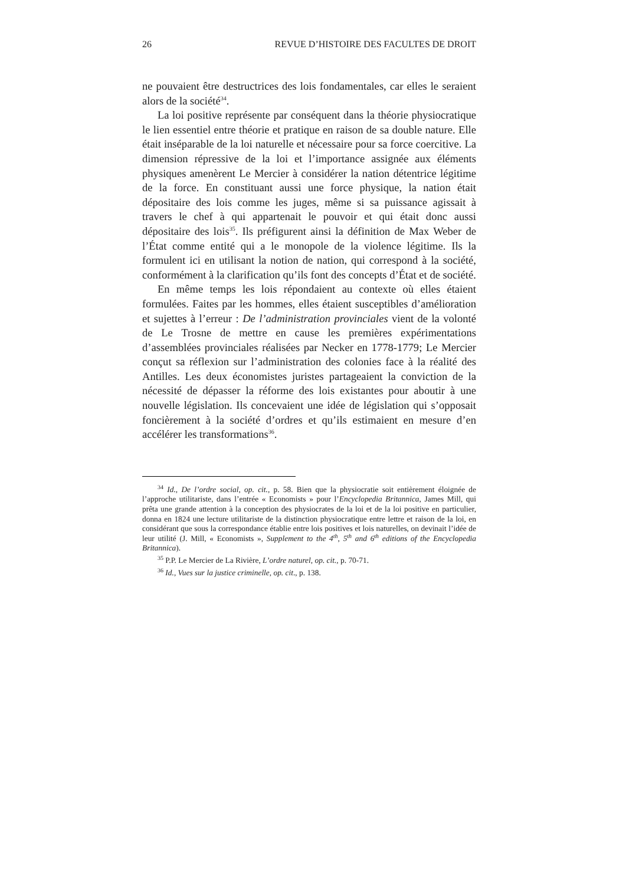26 REVUE D’HISTOIRE DES FACULTES DE DROIT
ne pouvaient être destructrices des lois fondamentales, car elles le seraient alors de la société<sup>34</sup>.
La loi positive représente par conséquent dans la théorie physiocratique le lien essentiel entre théorie et pratique en raison de sa double nature. Elle était inséparable de la loi naturelle et nécessaire pour sa force coercitive. La dimension répressive de la loi et l’importance assignée aux éléments physiques amenèrent Le Mercier à considérer la nation détentrice légitime de la force. En constituant aussi une force physique, la nation était dépositaire des lois comme les juges, même si sa puissance agissait à travers le chef à qui appartenait le pouvoir et qui était donc aussi dépositaire des lois<sup>35</sup>. Ils préfigurent ainsi la définition de Max Weber de l’État comme entité qui a le monopole de la violence légitime. Ils la formulent ici en utilisant la notion de nation, qui correspond à la société, conformément à la clarification qu’ils font des concepts d’État et de société.
En même temps les lois répondaient au contexte où elles étaient formulées. Faites par les hommes, elles étaient susceptibles d’amélioration et sujettes à l’erreur : De l’administration provinciales vient de la volonté de Le Trosne de mettre en cause les premières expérimentations d’assemblées provinciales réalisées par Necker en 1778-1779; Le Mercier conçut sa réflexion sur l’administration des colonies face à la réalité des Antilles. Les deux économistes juristes partageaient la conviction de la nécessité de dépasser la réforme des lois existantes pour aboutir à une nouvelle législation. Ils concevaient une idée de législation qui s’opposait foncièrement à la société d’ordres et qu’ils estimaient en mesure d’en accélérer les transformations<sup>36</sup>.
<sup>34</sup> Id., De l’ordre social, op. cit., p. 58. Bien que la physiocratie soit entièrement éloignée de l’approche utilitariste, dans l’entrée « Economists » pour l’Encyclopedia Britannica, James Mill, qui prêta une grande attention à la conception des physiocrates de la loi et de la loi positive en particulier, donna en 1824 une lecture utilitariste de la distinction physiocratique entre lettre et raison de la loi, en considérant que sous la correspondance établie entre lois positives et lois naturelles, on devinait l’idée de leur utilité (J. Mill, « Economists », Supplement to the 4<sup>th</sup>, 5<sup>th</sup> and 6<sup>th</sup> editions of the Encyclopedia Britannica).
<sup>35</sup> P.P. Le Mercier de La Rivière, L’ordre naturel, op. cit., p. 70-71.
<sup>36</sup> Id., Vues sur la justice criminelle, op. cit., p. 138.